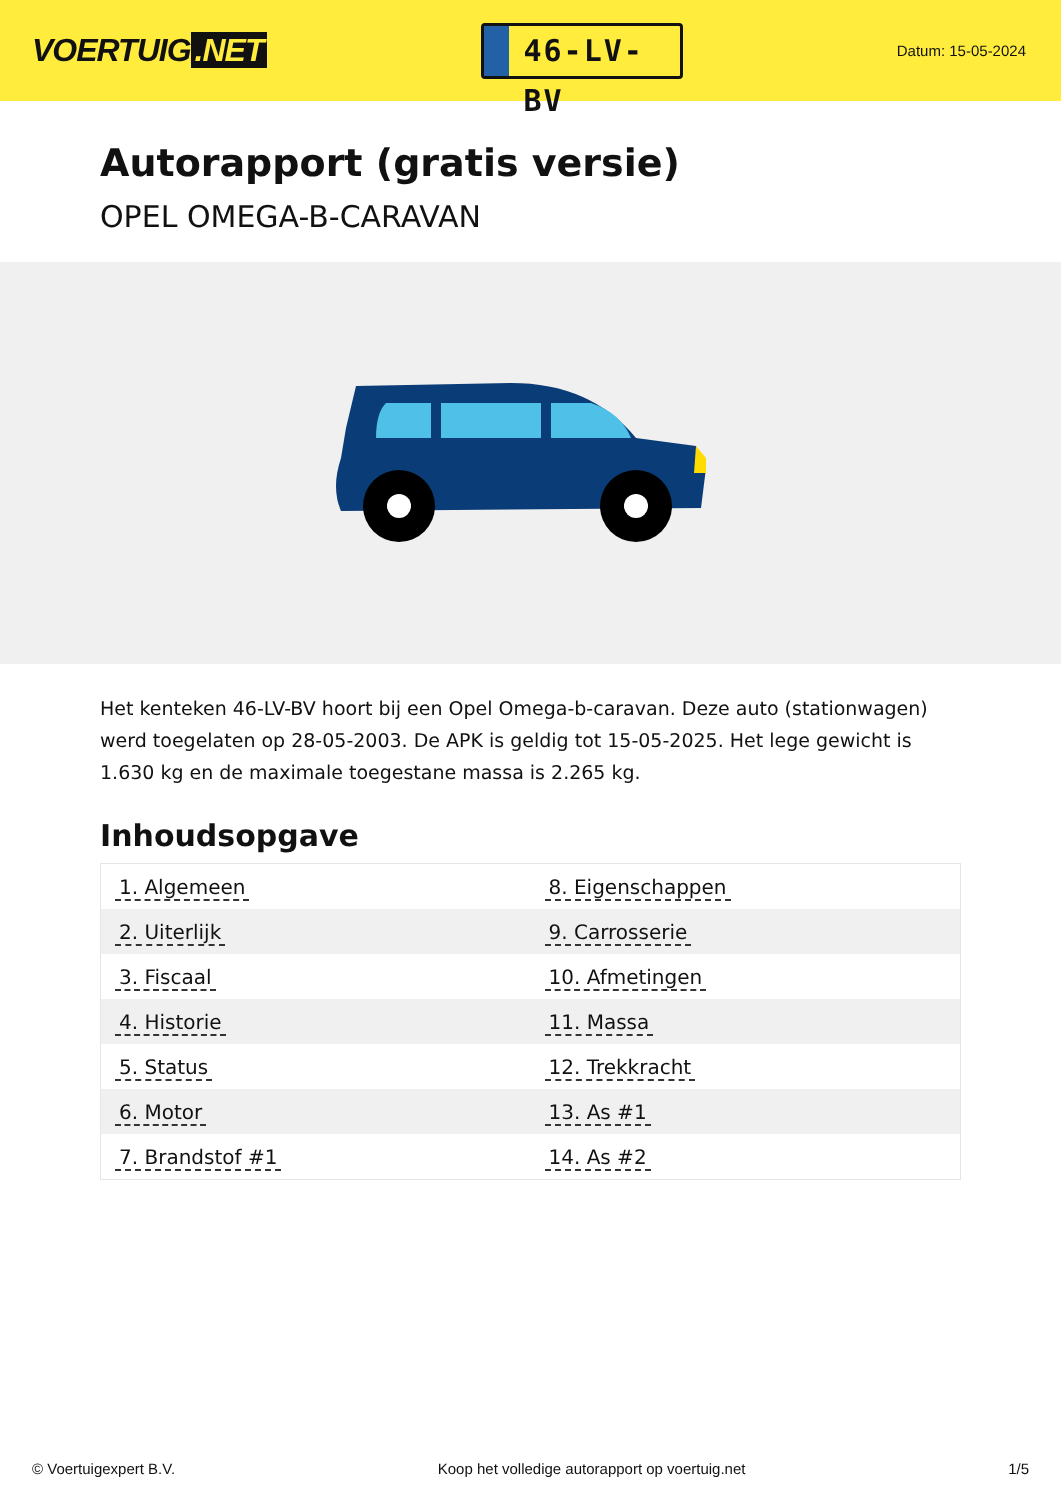VOERTUIG.NET
46-LV-BV
Datum: 15-05-2024
Autorapport (gratis versie)
OPEL OMEGA-B-CARAVAN
Het kenteken 46-LV-BV hoort bij een Opel Omega-b-caravan. Deze auto (stationwagen) werd toegelaten op 28-05-2003. De APK is geldig tot 15-05-2025. Het lege gewicht is 1.630 kg en de maximale toegestane massa is 2.265 kg.
Inhoudsopgave
| 1. Algemeen | 8. Eigenschappen |
| 2. Uiterlijk | 9. Carrosserie |
| 3. Fiscaal | 10. Afmetingen |
| 4. Historie | 11. Massa |
| 5. Status | 12. Trekkracht |
| 6. Motor | 13. As #1 |
| 7. Brandstof #1 | 14. As #2 |
© Voertuigexpert B.V. Koop het volledige autorapport op voertuig.net 1/5